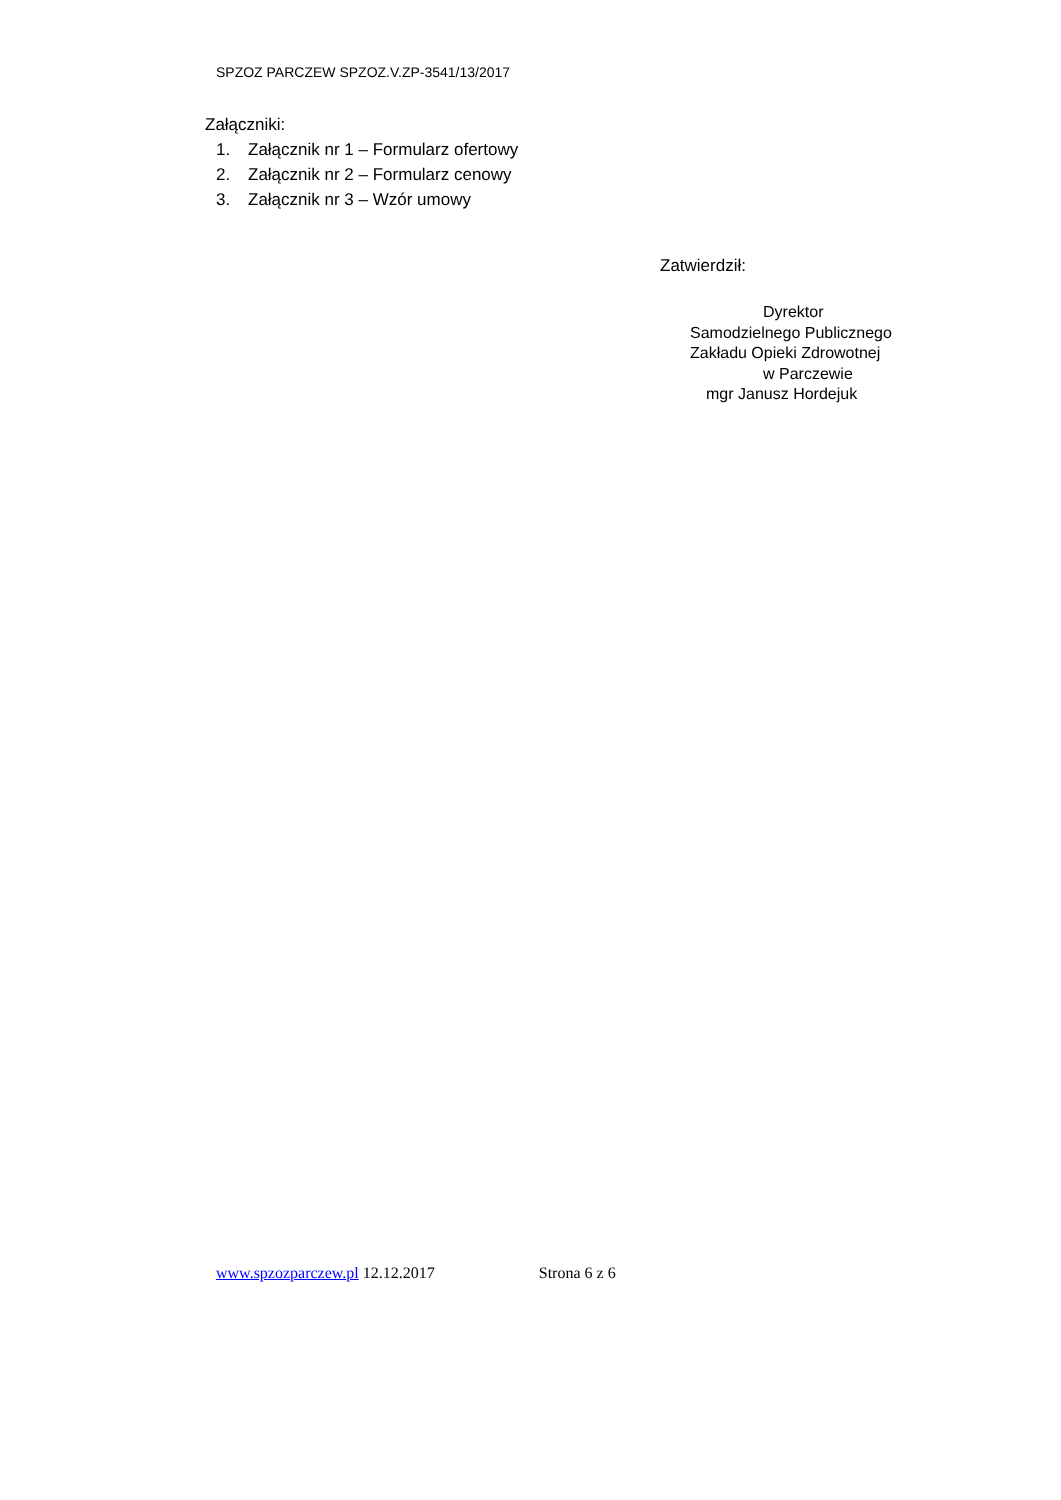SPZOZ PARCZEW SPZOZ.V.ZP-3541/13/2017
Załączniki:
1. Załącznik nr 1 – Formularz ofertowy
2. Załącznik nr 2 – Formularz cenowy
3. Załącznik nr 3 – Wzór umowy
Zatwierdził:
Dyrektor
Samodzielnego Publicznego
Zakładu Opieki Zdrowotnej
w Parczewie
mgr Janusz Hordejuk
www.spzozparczew.pl 12.12.2017 Strona 6 z 6